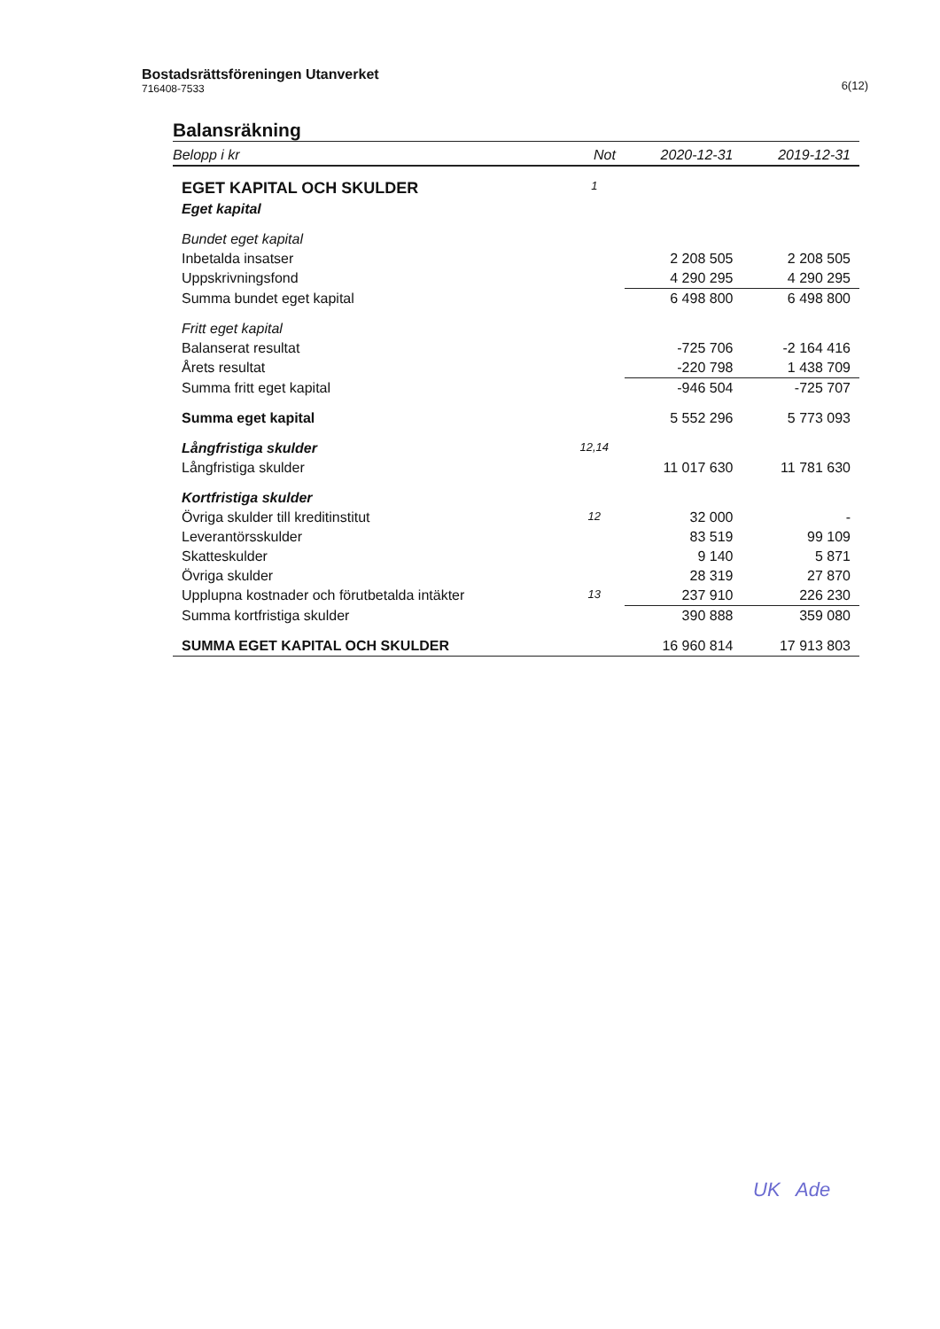Bostadsrättsföreningen Utanverket
716408-7533
6(12)
Balansräkning
| Belopp i kr | Not | 2020-12-31 | 2019-12-31 |
| --- | --- | --- | --- |
| EGET KAPITAL OCH SKULDER | 1 | | |
| Eget kapital | | | |
| Bundet eget kapital | | | |
| Inbetalda insatser | | 2 208 505 | 2 208 505 |
| Uppskrivningsfond | | 4 290 295 | 4 290 295 |
| Summa bundet eget kapital | | 6 498 800 | 6 498 800 |
| Fritt eget kapital | | | |
| Balanserat resultat | | -725 706 | -2 164 416 |
| Årets resultat | | -220 798 | 1 438 709 |
| Summa fritt eget kapital | | -946 504 | -725 707 |
| Summa eget kapital | | 5 552 296 | 5 773 093 |
| Långfristiga skulder | 12,14 | | |
| Långfristiga skulder | | 11 017 630 | 11 781 630 |
| Kortfristiga skulder | | | |
| Övriga skulder till kreditinstitut | 12 | 32 000 | - |
| Leverantörsskulder | | 83 519 | 99 109 |
| Skatteskulder | | 9 140 | 5 871 |
| Övriga skulder | | 28 319 | 27 870 |
| Upplupna kostnader och förutbetalda intäkter | 13 | 237 910 | 226 230 |
| Summa kortfristiga skulder | | 390 888 | 359 080 |
| SUMMA EGET KAPITAL OCH SKULDER | | 16 960 814 | 17 913 803 |
UK Ade